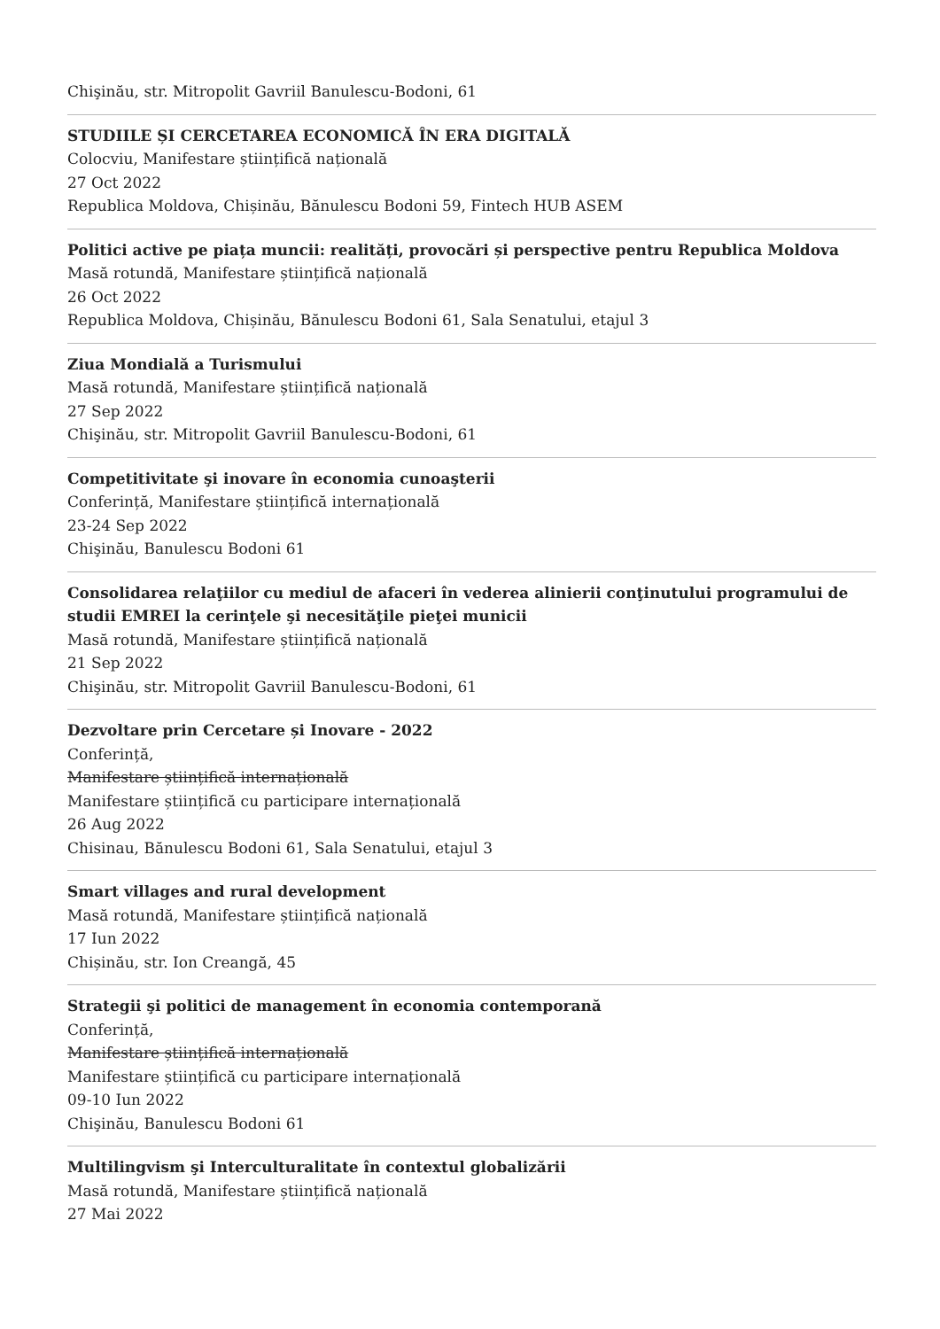Chişinău, str. Mitropolit Gavriil Banulescu-Bodoni, 61
STUDIILE ȘI CERCETAREA ECONOMICĂ ÎN ERA DIGITALĂ
Colocviu, Manifestare științifică națională
27 Oct 2022
Republica Moldova, Chișinău, Bănulescu Bodoni 59, Fintech HUB ASEM
Politici active pe piața muncii: realități, provocări și perspective pentru Republica Moldova
Masă rotundă, Manifestare științifică națională
26 Oct 2022
Republica Moldova, Chișinău, Bănulescu Bodoni 61, Sala Senatului, etajul 3
Ziua Mondială a Turismului
Masă rotundă, Manifestare științifică națională
27 Sep 2022
Chişinău, str. Mitropolit Gavriil Banulescu-Bodoni, 61
Competitivitate şi inovare în economia cunoaşterii
Conferință, Manifestare științifică internațională
23-24 Sep 2022
Chişinău, Banulescu Bodoni 61
Consolidarea relaţiilor cu mediul de afaceri în vederea alinierii conţinutului programului de studii EMREI la cerinţele şi necesităţile pieţei municii
Masă rotundă, Manifestare științifică națională
21 Sep 2022
Chişinău, str. Mitropolit Gavriil Banulescu-Bodoni, 61
Dezvoltare prin Cercetare și Inovare - 2022
Conferință,
Manifestare științifică internațională
Manifestare științifică cu participare internațională
26 Aug 2022
Chisinau, Bănulescu Bodoni 61, Sala Senatului, etajul 3
Smart villages and rural development
Masă rotundă, Manifestare științifică națională
17 Iun 2022
Chișinău, str. Ion Creangă, 45
Strategii şi politici de management în economia contemporană
Conferință,
Manifestare științifică internațională
Manifestare științifică cu participare internațională
09-10 Iun 2022
Chişinău, Banulescu Bodoni 61
Multilingvism şi Interculturalitate în contextul globalizării
Masă rotundă, Manifestare științifică națională
27 Mai 2022